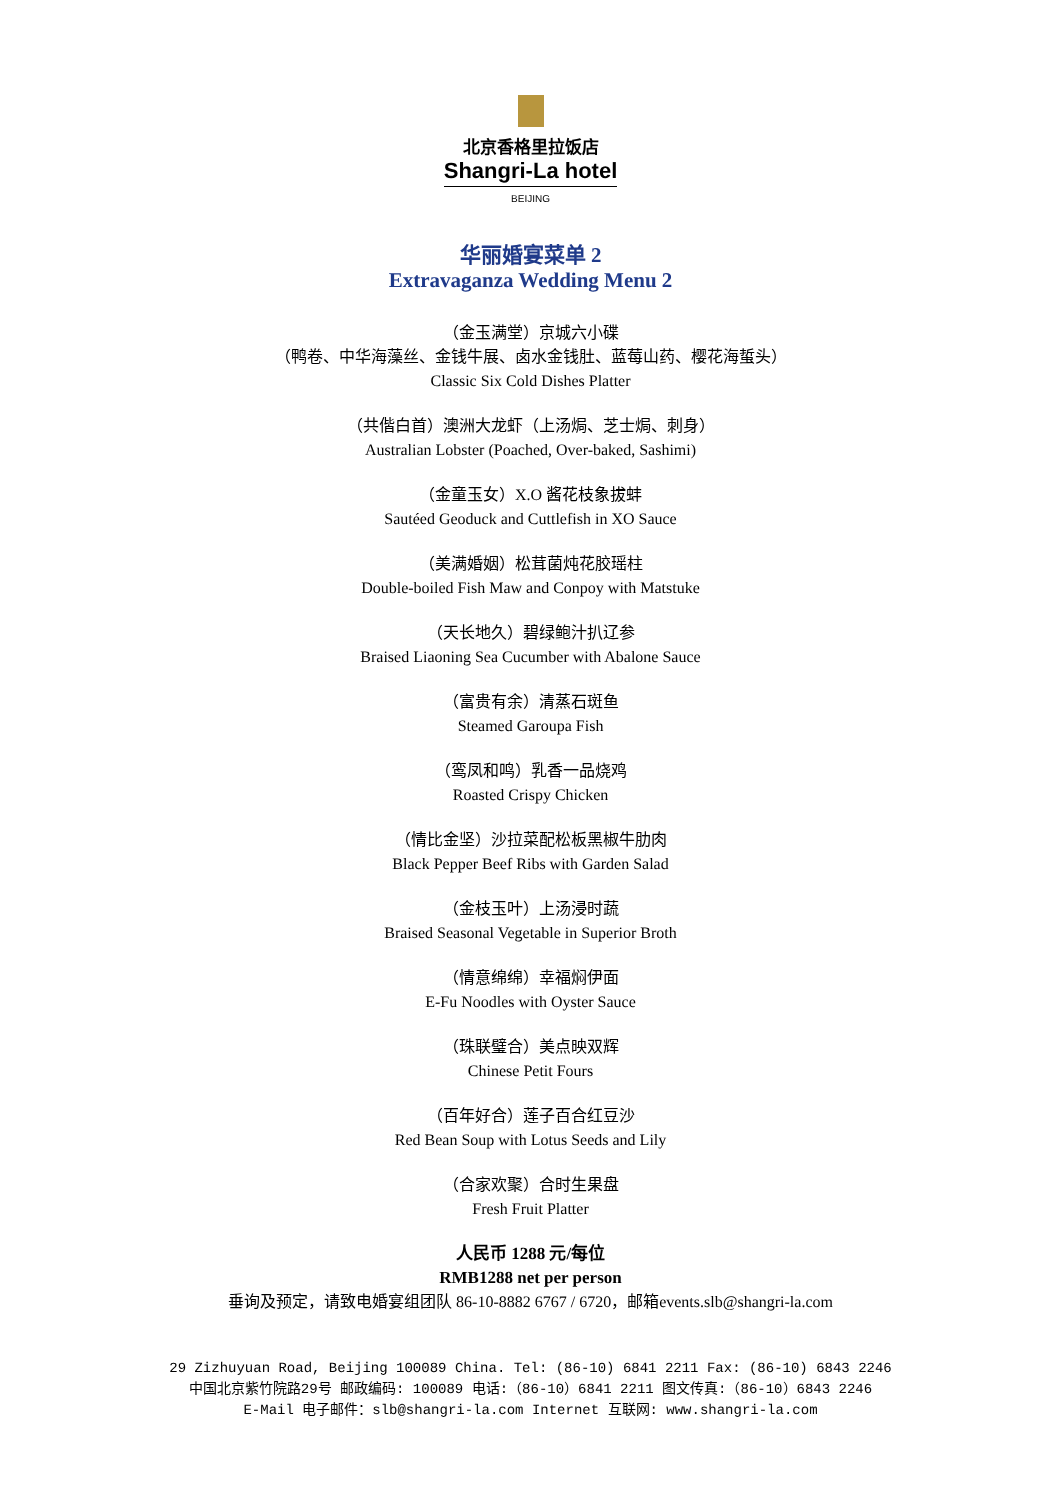北京香格里拉饭店
Shangri-La hotel
BEIJING
华丽婚宴菜单 2
Extravaganza Wedding Menu 2
（金玉满堂）京城六小碟
（鸭卷、中华海藻丝、金钱牛展、卤水金钱肚、蓝莓山药、樱花海蜇头）
Classic Six Cold Dishes Platter
（共偕白首）澳洲大龙虾（上汤焗、芝士焗、刺身）
Australian Lobster (Poached, Over-baked, Sashimi)
（金童玉女）X.O 酱花枝象拔蚌
Sautéed Geoduck and Cuttlefish in XO Sauce
（美满婚姻）松茸菌炖花胶瑶柱
Double-boiled Fish Maw and Conpoy with Matstuke
（天长地久）碧绿鲍汁扒辽参
Braised Liaoning Sea Cucumber with Abalone Sauce
（富贵有余）清蒸石斑鱼
Steamed Garoupa Fish
（鸾凤和鸣）乳香一品烧鸡
Roasted Crispy Chicken
（情比金坚）沙拉菜配松板黑椒牛肋肉
Black Pepper Beef Ribs with Garden Salad
（金枝玉叶）上汤浸时蔬
Braised Seasonal Vegetable in Superior Broth
（情意绵绵）幸福焖伊面
E-Fu Noodles with Oyster Sauce
（珠联璧合）美点映双辉
Chinese Petit Fours
（百年好合）莲子百合红豆沙
Red Bean Soup with Lotus Seeds and Lily
（合家欢聚）合时生果盘
Fresh Fruit Platter
人民币 1288 元/每位
RMB1288 net per person
垂询及预定，请致电婚宴组团队 86-10-8882 6767 / 6720，邮箱events.slb@shangri-la.com
29 Zizhuyuan Road, Beijing 100089 China. Tel: (86-10) 6841 2211 Fax: (86-10) 6843 2246
中国北京紫竹院路29号 邮政编码: 100089 电话:（86-10）6841 2211 图文传真:（86-10）6843 2246
E-Mail 电子邮件：slb@shangri-la.com Internet 互联网: www.shangri-la.com